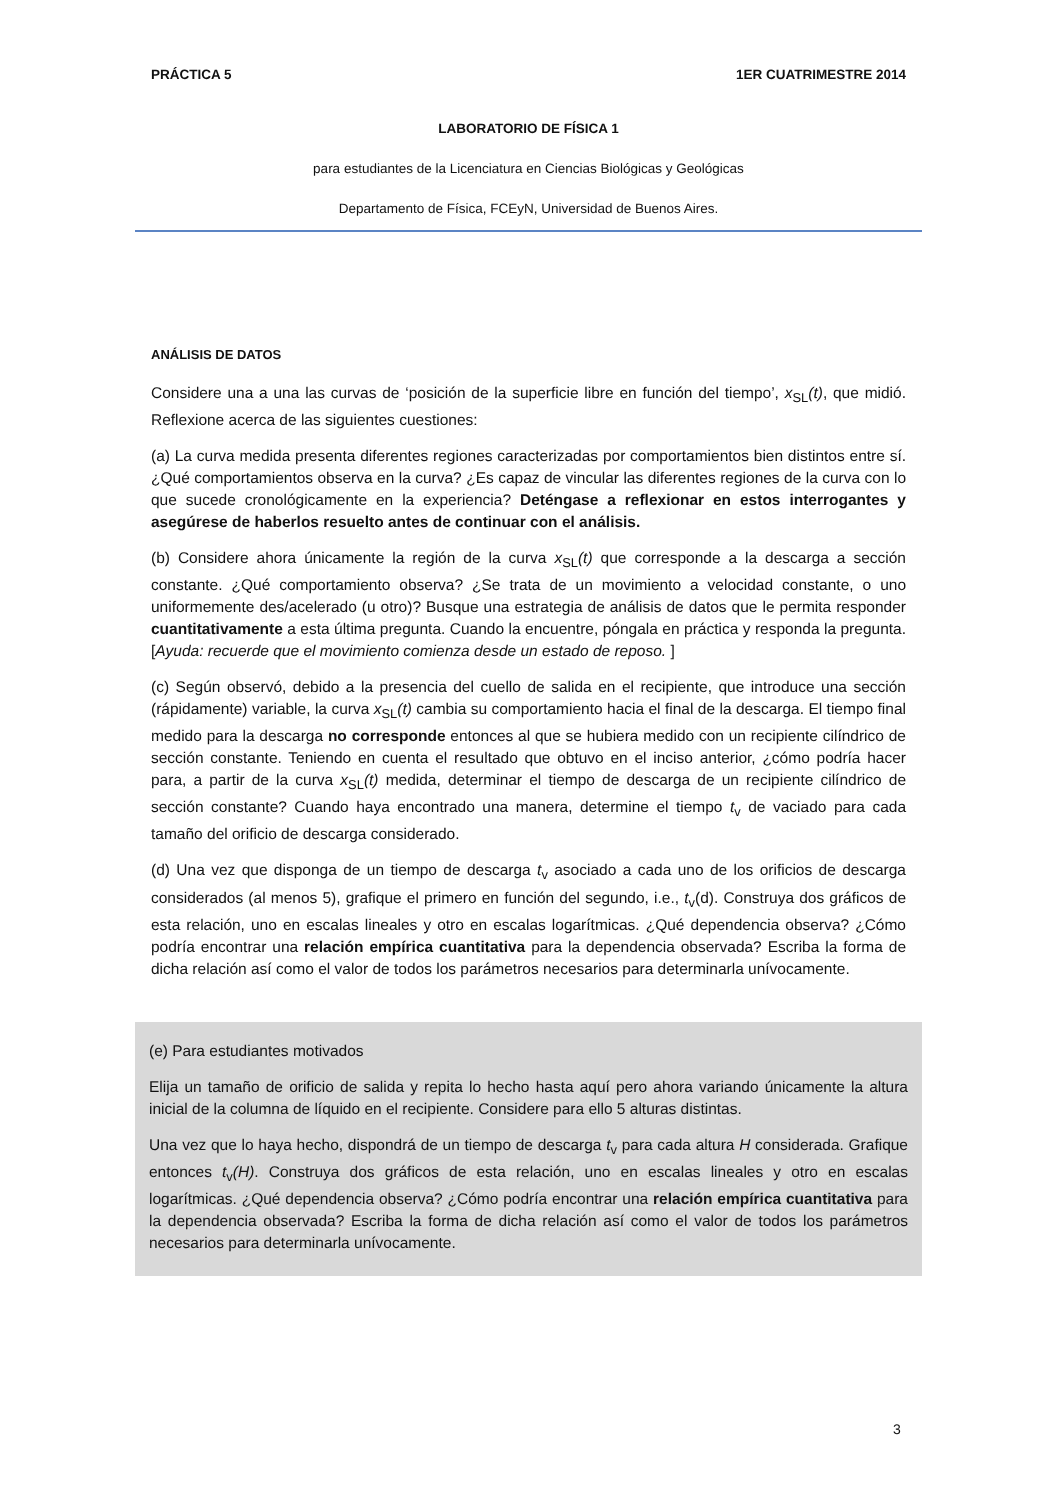PRÁCTICA 5 1ER CUATRIMESTRE 2014
LABORATORIO DE FÍSICA 1
para estudiantes de la Licenciatura en Ciencias Biológicas y Geológicas
Departamento de Física, FCEyN, Universidad de Buenos Aires.
ANÁLISIS DE DATOS
Considere una a una las curvas de ‘posición de la superficie libre en función del tiempo’, x<sub>SL</sub>(t), que midió. Reflexione acerca de las siguientes cuestiones:
(a) La curva medida presenta diferentes regiones caracterizadas por comportamientos bien distintos entre sí. ¿Qué comportamientos observa en la curva? ¿Es capaz de vincular las diferentes regiones de la curva con lo que sucede cronológicamente en la experiencia? Deténgase a reflexionar en estos interrogantes y asegúrese de haberlos resuelto antes de continuar con el análisis.
(b) Considere ahora únicamente la región de la curva x<sub>SL</sub>(t) que corresponde a la descarga a sección constante. ¿Qué comportamiento observa? ¿Se trata de un movimiento a velocidad constante, o uno uniformemente des/acelerado (u otro)? Busque una estrategia de análisis de datos que le permita responder cuantitativamente a esta última pregunta. Cuando la encuentre, póngala en práctica y responda la pregunta. [Ayuda: recuerde que el movimiento comienza desde un estado de reposo. ]
(c) Según observó, debido a la presencia del cuello de salida en el recipiente, que introduce una sección (rápidamente) variable, la curva x<sub>SL</sub>(t) cambia su comportamiento hacia el final de la descarga. El tiempo final medido para la descarga no corresponde entonces al que se hubiera medido con un recipiente cilíndrico de sección constante. Teniendo en cuenta el resultado que obtuvo en el inciso anterior, ¿cómo podría hacer para, a partir de la curva x<sub>SL</sub>(t) medida, determinar el tiempo de descarga de un recipiente cilíndrico de sección constante? Cuando haya encontrado una manera, determine el tiempo t<sub>v</sub> de vaciado para cada tamaño del orificio de descarga considerado.
(d) Una vez que disponga de un tiempo de descarga t<sub>v</sub> asociado a cada uno de los orificios de descarga considerados (al menos 5), grafique el primero en función del segundo, i.e., t<sub>v</sub>(d). Construya dos gráficos de esta relación, uno en escalas lineales y otro en escalas logarítmicas. ¿Qué dependencia observa? ¿Cómo podría encontrar una relación empírica cuantitativa para la dependencia observada? Escriba la forma de dicha relación así como el valor de todos los parámetros necesarios para determinarla unívocamente.
(e) Para estudiantes motivados
Elija un tamaño de orificio de salida y repita lo hecho hasta aquí pero ahora variando únicamente la altura inicial de la columna de líquido en el recipiente. Considere para ello 5 alturas distintas.
Una vez que lo haya hecho, dispondrá de un tiempo de descarga t<sub>v</sub> para cada altura H considerada. Grafique entonces t<sub>v</sub>(H). Construya dos gráficos de esta relación, uno en escalas lineales y otro en escalas logarítmicas. ¿Qué dependencia observa? ¿Cómo podría encontrar una relación empírica cuantitativa para la dependencia observada? Escriba la forma de dicha relación así como el valor de todos los parámetros necesarios para determinarla unívocamente.
3